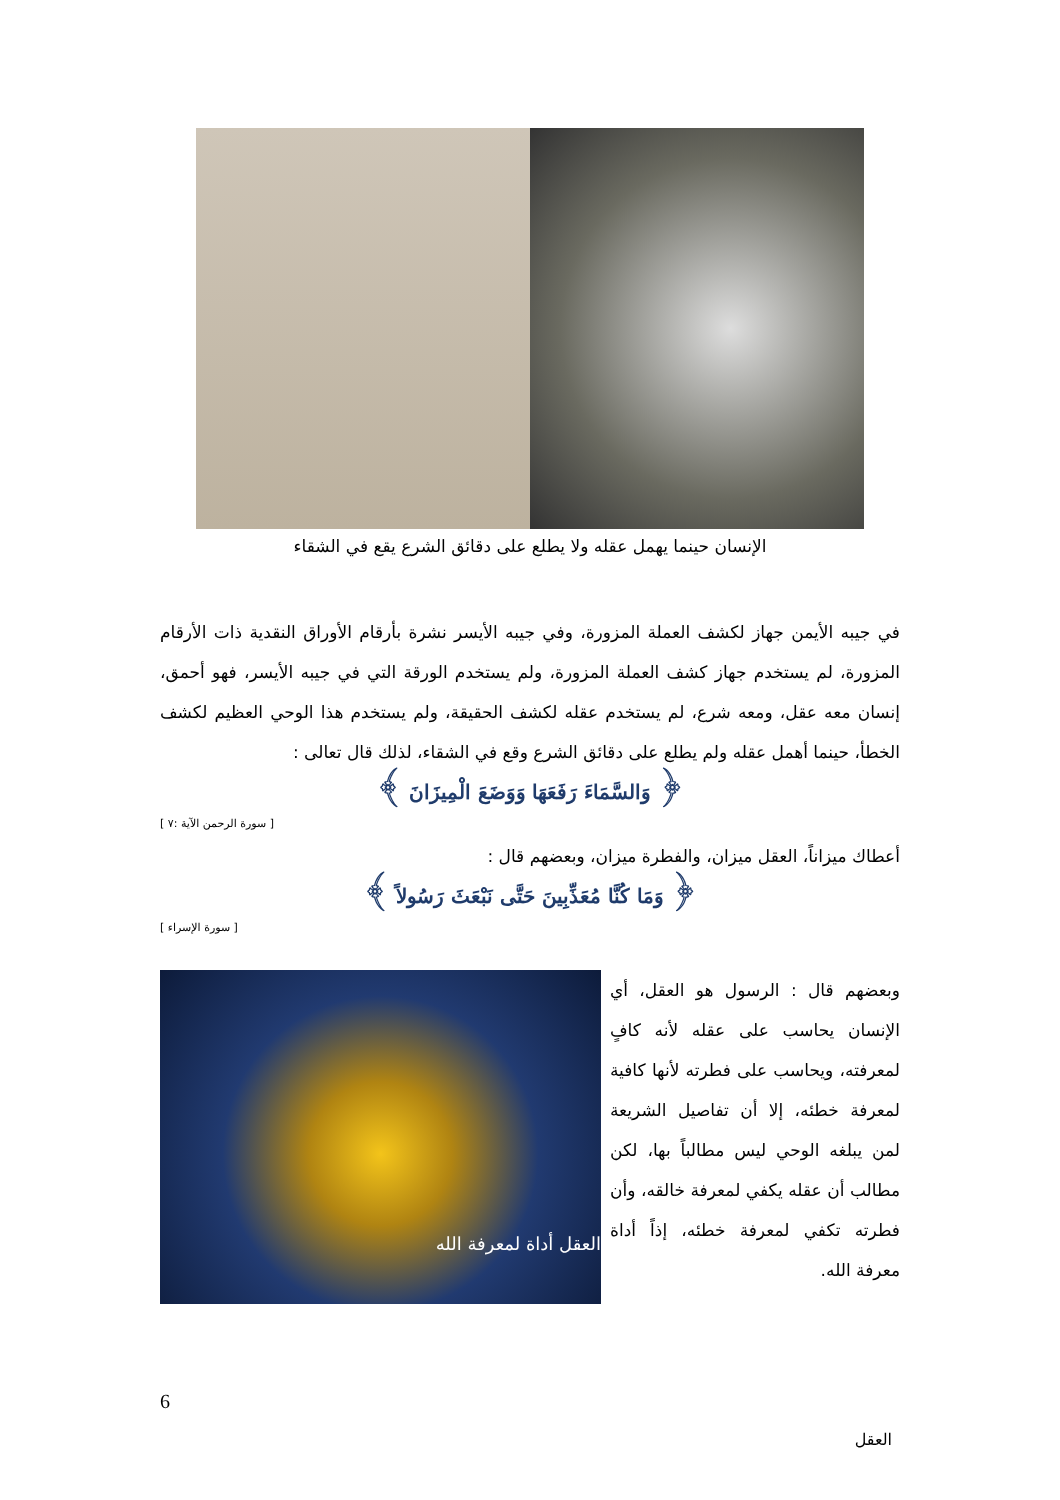الإنسان حينما يهمل عقله ولا يطلع على دقائق الشرع يقع في الشقاء
في جيبه الأيمن جهاز لكشف العملة المزورة، وفي جيبه الأيسر نشرة بأرقام الأوراق النقدية ذات الأرقام المزورة، لم يستخدم جهاز كشف العملة المزورة، ولم يستخدم الورقة التي في جيبه الأيسر، فهو أحمق، إنسان معه عقل، ومعه شرع، لم يستخدم عقله لكشف الحقيقة، ولم يستخدم هذا الوحي العظيم لكشف الخطأ، حينما أهمل عقله ولم يطلع على دقائق الشرع وقع في الشقاء، لذلك قال تعالى :
﴿ وَالسَّمَاءَ رَفَعَهَا وَوَضَعَ الْمِيزَانَ ﴾
[ سورة الرحمن الآية :٧ ]
أعطاك ميزاناً، العقل ميزان، والفطرة ميزان، وبعضهم قال :
﴿ وَمَا كُنَّا مُعَذِّبِينَ حَتَّى نَبْعَثَ رَسُولاً ﴾
[ سورة الإسراء ]
وبعضهم قال : الرسول هو العقل، أي الإنسان يحاسب على عقله لأنه كافٍ لمعرفته، ويحاسب على فطرته لأنها كافية لمعرفة خطئه، إلا أن تفاصيل الشريعة لمن يبلغه الوحي ليس مطالباً بها، لكن مطالب أن عقله يكفي لمعرفة خالقه، وأن فطرته تكفي لمعرفة خطئه، إذاً أداة معرفة الله.
العقل أداة لمعرفة الله
6
العقل